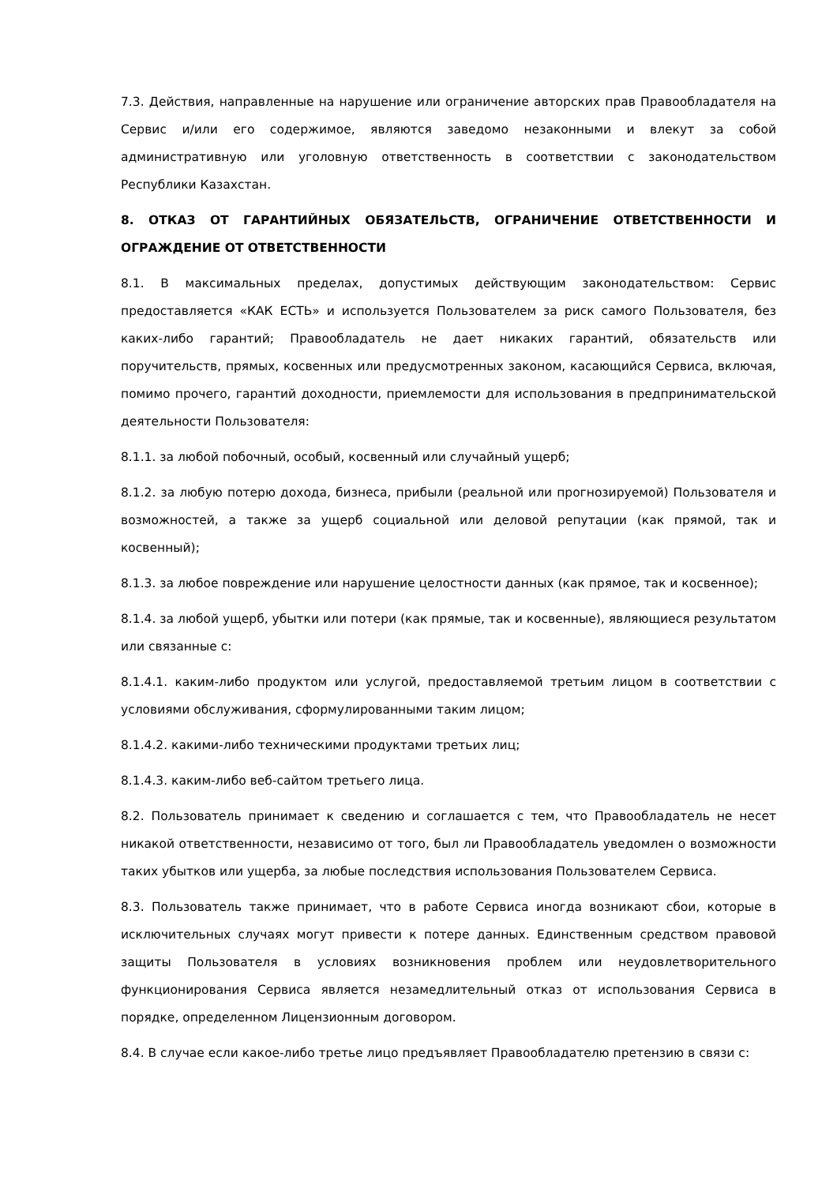7.3. Действия, направленные на нарушение или ограничение авторских прав Правообладателя на Сервис и/или его содержимое, являются заведомо незаконными и влекут за собой административную или уголовную ответственность в соответствии с законодательством Республики Казахстан.
8. ОТКАЗ ОТ ГАРАНТИЙНЫХ ОБЯЗАТЕЛЬСТВ, ОГРАНИЧЕНИЕ ОТВЕТСТВЕННОСТИ И ОГРАЖДЕНИЕ ОТ ОТВЕТСТВЕННОСТИ
8.1. В максимальных пределах, допустимых действующим законодательством: Сервис предоставляется «КАК ЕСТЬ» и используется Пользователем за риск самого Пользователя, без каких-либо гарантий; Правообладатель не дает никаких гарантий, обязательств или поручительств, прямых, косвенных или предусмотренных законом, касающийся Сервиса, включая, помимо прочего, гарантий доходности, приемлемости для использования в предпринимательской деятельности Пользователя:
8.1.1. за любой побочный, особый, косвенный или случайный ущерб;
8.1.2. за любую потерю дохода, бизнеса, прибыли (реальной или прогнозируемой) Пользователя и возможностей, а также за ущерб социальной или деловой репутации (как прямой, так и косвенный);
8.1.3. за любое повреждение или нарушение целостности данных (как прямое, так и косвенное);
8.1.4. за любой ущерб, убытки или потери (как прямые, так и косвенные), являющиеся результатом или связанные с:
8.1.4.1. каким-либо продуктом или услугой, предоставляемой третьим лицом в соответствии с условиями обслуживания, сформулированными таким лицом;
8.1.4.2. какими-либо техническими продуктами третьих лиц;
8.1.4.3. каким-либо веб-сайтом третьего лица.
8.2. Пользователь принимает к сведению и соглашается с тем, что Правообладатель не несет никакой ответственности, независимо от того, был ли Правообладатель уведомлен о возможности таких убытков или ущерба, за любые последствия использования Пользователем Сервиса.
8.3. Пользователь также принимает, что в работе Сервиса иногда возникают сбои, которые в исключительных случаях могут привести к потере данных. Единственным средством правовой защиты Пользователя в условиях возникновения проблем или неудовлетворительного функционирования Сервиса является незамедлительный отказ от использования Сервиса в порядке, определенном Лицензионным договором.
8.4. В случае если какое-либо третье лицо предъявляет Правообладателю претензию в связи с: